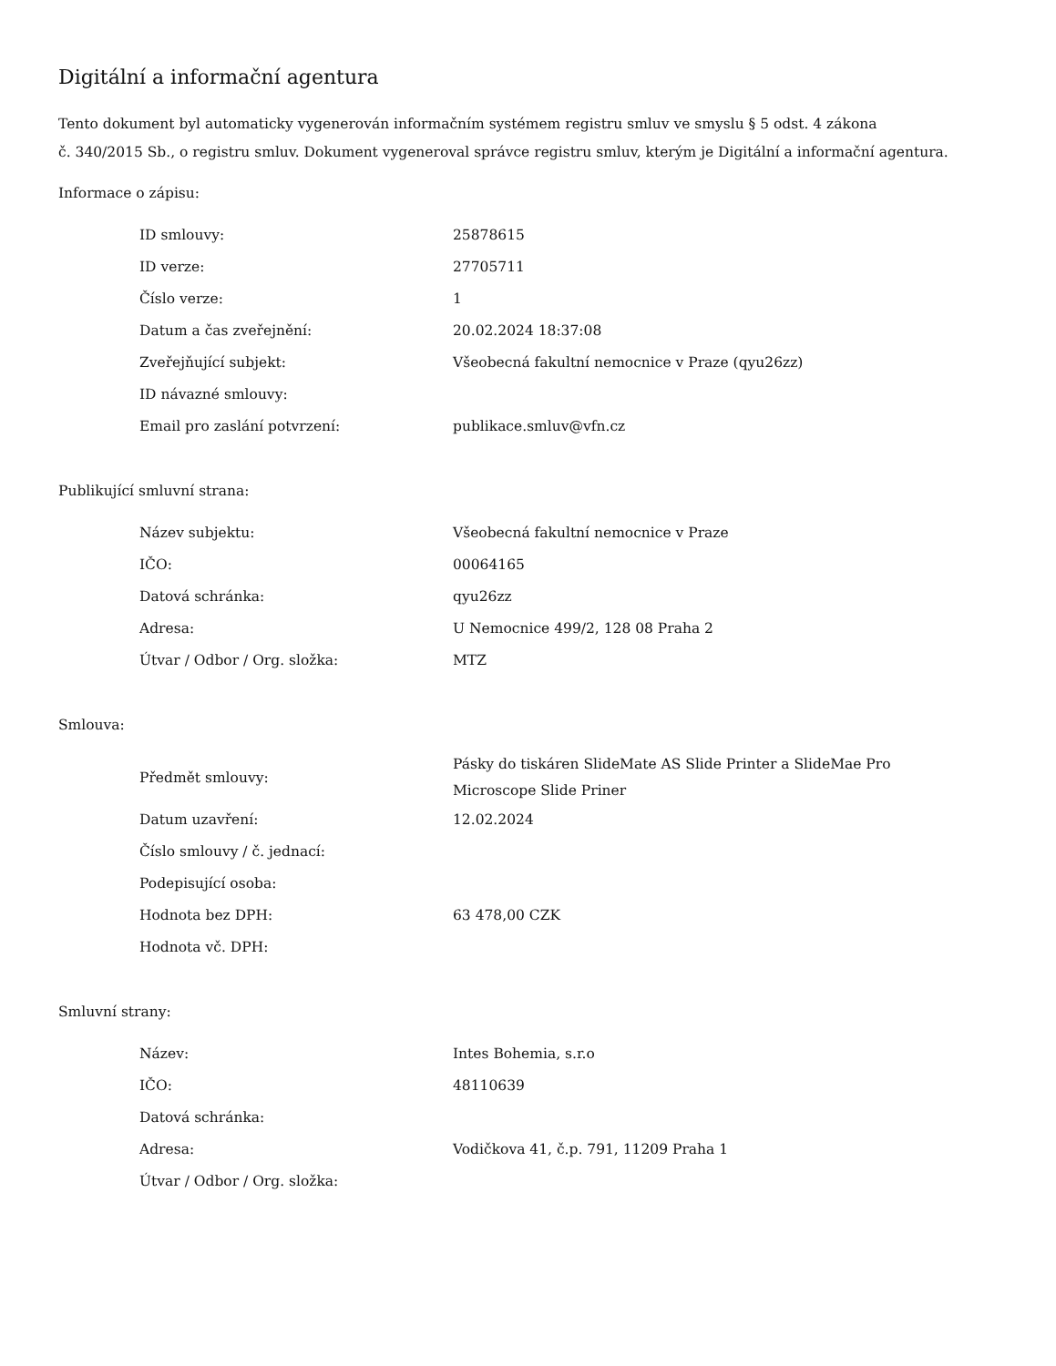Digitální a informační agentura
Tento dokument byl automaticky vygenerován informačním systémem registru smluv ve smyslu § 5 odst. 4 zákona
č. 340/2015 Sb., o registru smluv. Dokument vygeneroval správce registru smluv, kterým je Digitální a informační agentura.
Informace o zápisu:
| ID smlouvy: | 25878615 |
| ID verze: | 27705711 |
| Číslo verze: | 1 |
| Datum a čas zveřejnění: | 20.02.2024 18:37:08 |
| Zveřejňující subjekt: | Všeobecná fakultní nemocnice v Praze (qyu26zz) |
| ID návazné smlouvy: | |
| Email pro zaslání potvrzení: | publikace.smluv@vfn.cz |
Publikující smluvní strana:
| Název subjektu: | Všeobecná fakultní nemocnice v Praze |
| IČO: | 00064165 |
| Datová schránka: | qyu26zz |
| Adresa: | U Nemocnice 499/2, 128 08 Praha 2 |
| Útvar / Odbor / Org. složka: | MTZ |
Smlouva:
| Předmět smlouvy: | Pásky do tiskáren SlideMate AS Slide Printer a SlideMae Pro Microscope Slide Priner |
| Datum uzavření: | 12.02.2024 |
| Číslo smlouvy / č. jednací: | |
| Podepisující osoba: | |
| Hodnota bez DPH: | 63 478,00 CZK |
| Hodnota vč. DPH: | |
Smluvní strany:
| Název: | Intes Bohemia, s.r.o |
| IČO: | 48110639 |
| Datová schránka: | |
| Adresa: | Vodičkova 41, č.p. 791, 11209 Praha 1 |
| Útvar / Odbor / Org. složka: | |